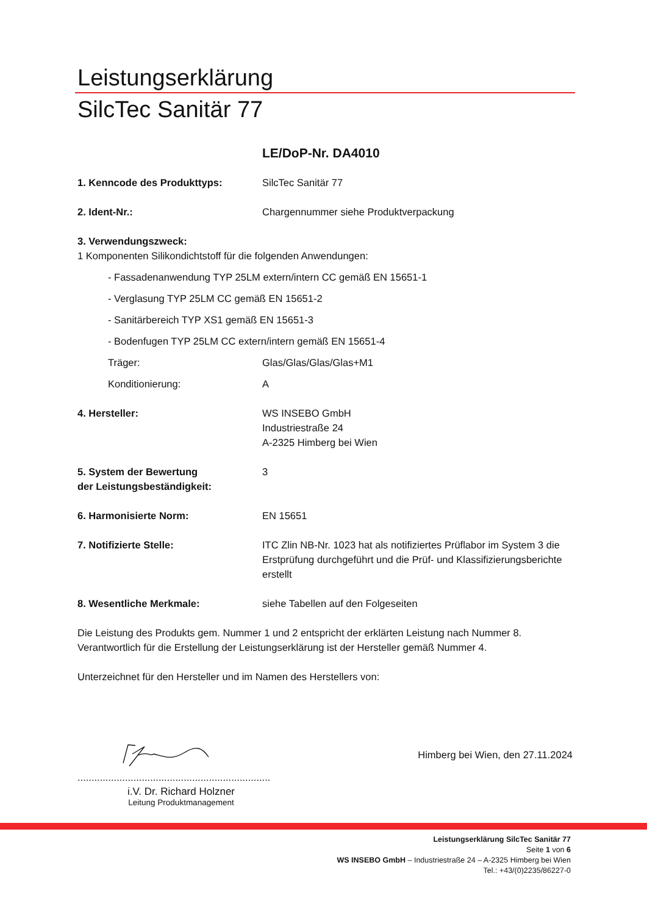Leistungserklärung
SilcTec Sanitär 77
LE/DoP-Nr. DA4010
1. Kenncode des Produkttyps: SilcTec Sanitär 77
2. Ident-Nr.: Chargennummer siehe Produktverpackung
3. Verwendungszweck:
1 Komponenten Silikondichtstoff für die folgenden Anwendungen:
- Fassadenanwendung TYP 25LM extern/intern CC gemäß EN 15651-1
- Verglasung TYP 25LM CC gemäß EN 15651-2
- Sanitärbereich TYP XS1 gemäß EN 15651-3
- Bodenfugen TYP 25LM CC extern/intern gemäß EN 15651-4
Träger: Glas/Glas/Glas/Glas+M1
Konditionierung: A
4. Hersteller: WS INSEBO GmbH
Industriestraße 24
A-2325 Himberg bei Wien
5. System der Bewertung
der Leistungsbeständigkeit:
3
6. Harmonisierte Norm: EN 15651
7. Notifizierte Stelle: ITC Zlin NB-Nr. 1023 hat als notifiziertes Prüflabor im System 3 die Erstprüfung durchgeführt und die Prüf- und Klassifizierungsberichte erstellt
8. Wesentliche Merkmale: siehe Tabellen auf den Folgeseiten
Die Leistung des Produkts gem. Nummer 1 und 2 entspricht der erklärten Leistung nach Nummer 8. Verantwortlich für die Erstellung der Leistungserklärung ist der Hersteller gemäß Nummer 4.
Unterzeichnet für den Hersteller und im Namen des Herstellers von:
.....................................................................
i.V. Dr. Richard Holzner
Leitung Produktmanagement
Himberg bei Wien, den 27.11.2024
Leistungserklärung SilcTec Sanitär 77
Seite 1 von 6
WS INSEBO GmbH – Industriestraße 24 – A-2325 Himberg bei Wien
Tel.: +43/(0)2235/86227-0